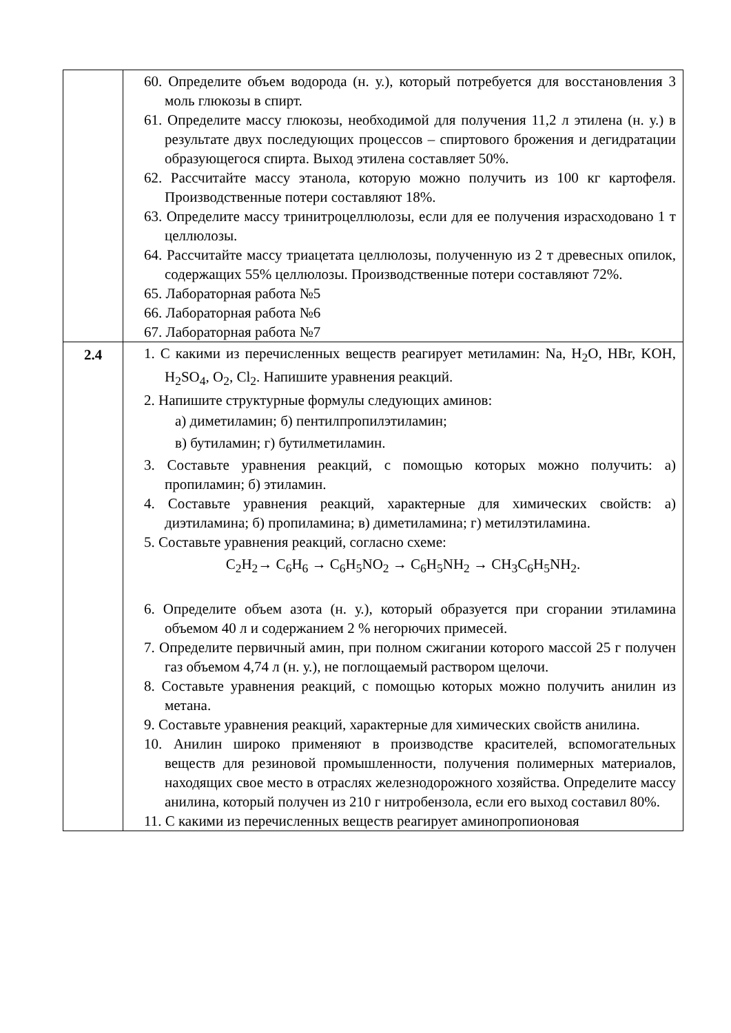| | 60. Определите объем водорода (н. у.), который потребуется для восстановления 3 моль глюкозы в спирт. 61. Определите массу глюкозы, необходимой для получения 11,2 л этилена (н. у.) в результате двух последующих процессов – спиртового брожения и дегидратации образующегося спирта. Выход этилена составляет 50%. 62. Рассчитайте массу этанола, которую можно получить из 100 кг картофеля. Производственные потери составляют 18%. 63. Определите массу тринитроцеллюлозы, если для ее получения израсходовано 1 т целлюлозы. 64. Рассчитайте массу триацетата целлюлозы, полученную из 2 т древесных опилок, содержащих 55% целлюлозы. Производственные потери составляют 72%. 65. Лабораторная работа №5 66. Лабораторная работа №6 67. Лабораторная работа №7 |
| 2.4 | 1. С какими из перечисленных веществ реагирует метиламин: Na, H<sub>2</sub>O, HBr, KOH, H<sub>2</sub>SO<sub>4</sub>, O<sub>2</sub>, Cl<sub>2</sub>. Напишите уравнения реакций. 2. Напишите структурные формулы следующих аминов: а) диметиламин; б) пентилпропилэтиламин; в) бутиламин; г) бутилметиламин. 3. Составьте уравнения реакций, с помощью которых можно получить: а) пропиламин; б) этиламин. 4. Составьте уравнения реакций, характерные для химических свойств: а) диэтиламина; б) пропиламина; в) диметиламина; г) метилэтиламина. 5. Составьте уравнения реакций, согласно схеме: C<sub>2</sub>H<sub>2</sub>→ C<sub>6</sub>H<sub>6</sub> → C<sub>6</sub>H<sub>5</sub>NO<sub>2</sub> → C<sub>6</sub>H<sub>5</sub>NH<sub>2</sub> → CH<sub>3</sub>C<sub>6</sub>H<sub>5</sub>NH<sub>2</sub>. 6. Определите объем азота (н. у.), который образуется при сгорании этиламина объемом 40 л и содержанием 2 % негорючих примесей. 7. Определите первичный амин, при полном сжигании которого массой 25 г получен газ объемом 4,74 л (н. у.), не поглощаемый раствором щелочи. 8. Составьте уравнения реакций, с помощью которых можно получить анилин из метана. 9. Составьте уравнения реакций, характерные для химических свойств анилина. 10. Анилин широко применяют в производстве красителей, вспомогательных веществ для резиновой промышленности, получения полимерных материалов, находящих свое место в отраслях железнодорожного хозяйства. Определите массу анилина, который получен из 210 г нитробензола, если его выход составил 80%. 11. С какими из перечисленных веществ реагирует аминопропионовая |